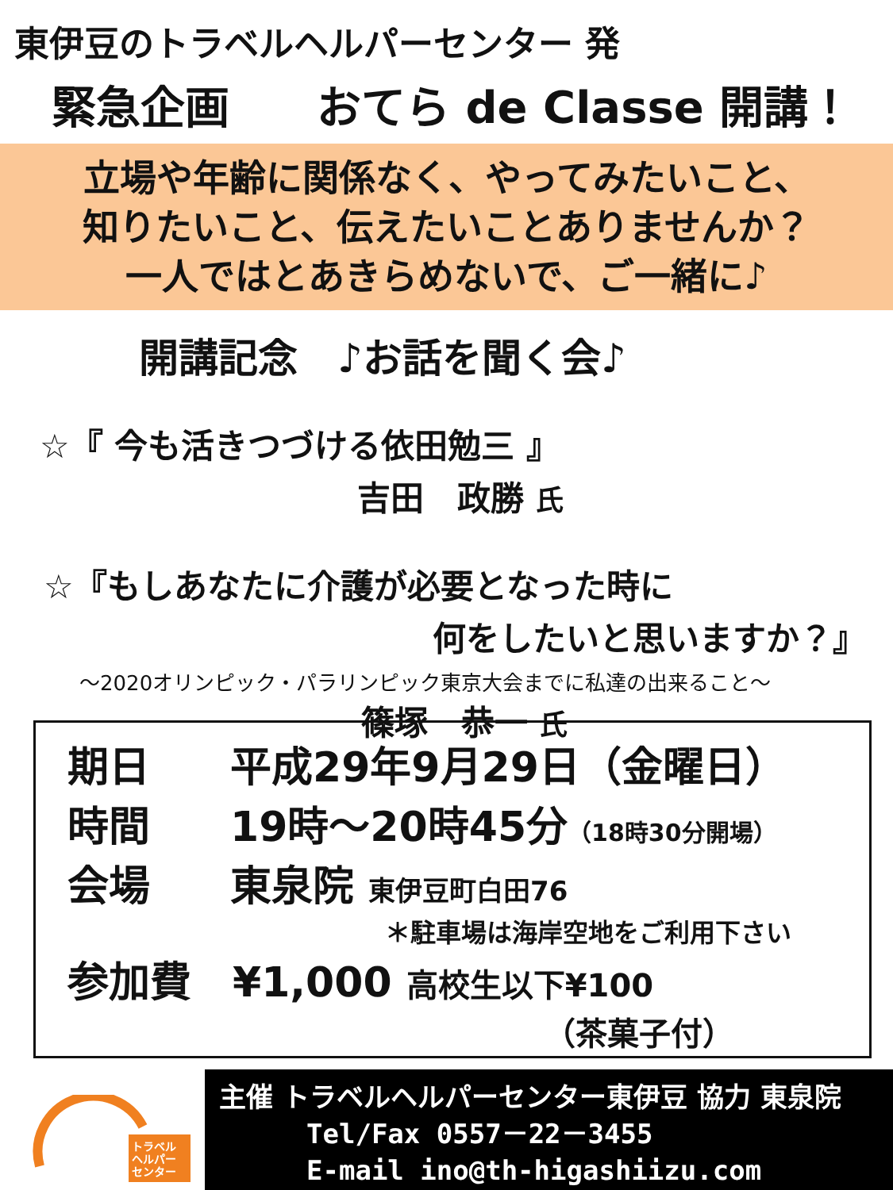東伊豆のトラベルヘルパーセンター 発
緊急企画 おてら de Classe 開講！
立場や年齢に関係なく、やってみたいこと、
知りたいこと、伝えたいことありませんか？
一人ではとあきらめないで、ご一緒に♪
開講記念　♪お話を聞く会♪
☆『 今も活きつづける依田勉三 』
吉田　政勝 氏
☆『もしあなたに介護が必要となった時に
何をしたいと思いますか？』
～2020オリンピック・パラリンピック東京大会までに私達の出来ること～
篠塚　恭一 氏
期日 平成29年9月29日（金曜日）
時間 19時～20時45分（18時30分開場）
会場 東泉院 東伊豆町白田76
＊駐車場は海岸空地をご利用下さい
参加費　¥1,000 高校生以下¥100
（茶菓子付）
トラベル
ヘルパー
センター
主催 トラベルヘルパーセンター東伊豆 協力 東泉院
Tel/Fax 0557－22－3455
E-mail ino@th-higashiizu.com